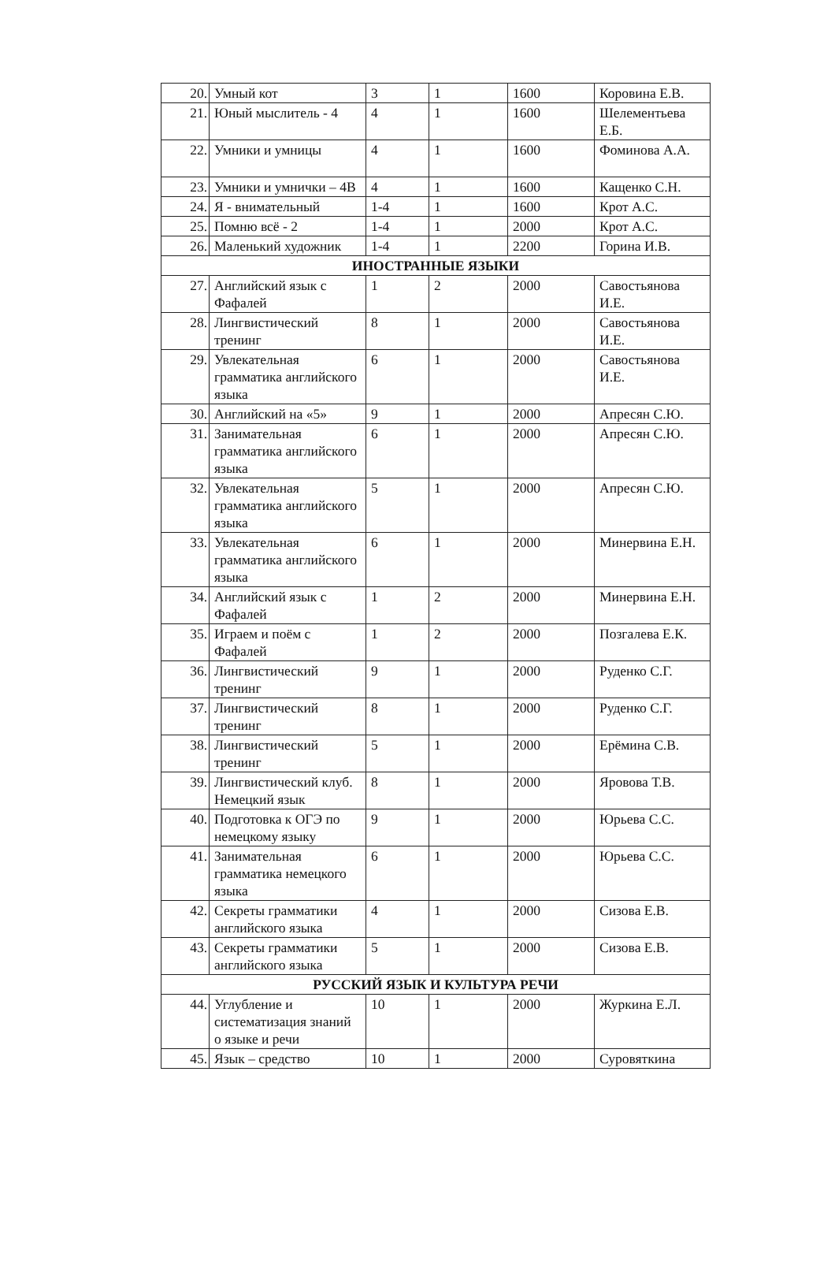| 20. | Умный кот | 3 | 1 | 1600 | Коровина Е.В. |
| 21. | Юный мыслитель - 4 | 4 | 1 | 1600 | Шелементьева Е.Б. |
| 22. | Умники и умницы | 4 | 1 | 1600 | Фоминова А.А. |
| 23. | Умники и умнички – 4В | 4 | 1 | 1600 | Кащенко С.Н. |
| 24. | Я - внимательный | 1-4 | 1 | 1600 | Крот А.С. |
| 25. | Помню всё - 2 | 1-4 | 1 | 2000 | Крот А.С. |
| 26. | Маленький художник | 1-4 | 1 | 2200 | Горина И.В. |
| ИНОСТРАННЫЕ ЯЗЫКИ | | | | | |
| 27. | Английский язык с Фафалей | 1 | 2 | 2000 | Савостьянова И.Е. |
| 28. | Лингвистический тренинг | 8 | 1 | 2000 | Савостьянова И.Е. |
| 29. | Увлекательная грамматика английского языка | 6 | 1 | 2000 | Савостьянова И.Е. |
| 30. | Английский на «5» | 9 | 1 | 2000 | Апресян С.Ю. |
| 31. | Занимательная грамматика английского языка | 6 | 1 | 2000 | Апресян С.Ю. |
| 32. | Увлекательная грамматика английского языка | 5 | 1 | 2000 | Апресян С.Ю. |
| 33. | Увлекательная грамматика английского языка | 6 | 1 | 2000 | Минервина Е.Н. |
| 34. | Английский язык с Фафалей | 1 | 2 | 2000 | Минервина Е.Н. |
| 35. | Играем и поём с Фафалей | 1 | 2 | 2000 | Позгалева Е.К. |
| 36. | Лингвистический тренинг | 9 | 1 | 2000 | Руденко С.Г. |
| 37. | Лингвистический тренинг | 8 | 1 | 2000 | Руденко С.Г. |
| 38. | Лингвистический тренинг | 5 | 1 | 2000 | Ерёмина С.В. |
| 39. | Лингвистический клуб. Немецкий язык | 8 | 1 | 2000 | Яровова Т.В. |
| 40. | Подготовка к ОГЭ по немецкому языку | 9 | 1 | 2000 | Юрьева С.С. |
| 41. | Занимательная грамматика немецкого языка | 6 | 1 | 2000 | Юрьева С.С. |
| 42. | Секреты грамматики английского языка | 4 | 1 | 2000 | Сизова Е.В. |
| 43. | Секреты грамматики английского языка | 5 | 1 | 2000 | Сизова Е.В. |
| РУССКИЙ ЯЗЫК И КУЛЬТУРА РЕЧИ | | | | | |
| 44. | Углубление и систематизация знаний о языке и речи | 10 | 1 | 2000 | Журкина Е.Л. |
| 45. | Язык – средство | 10 | 1 | 2000 | Суровяткина |